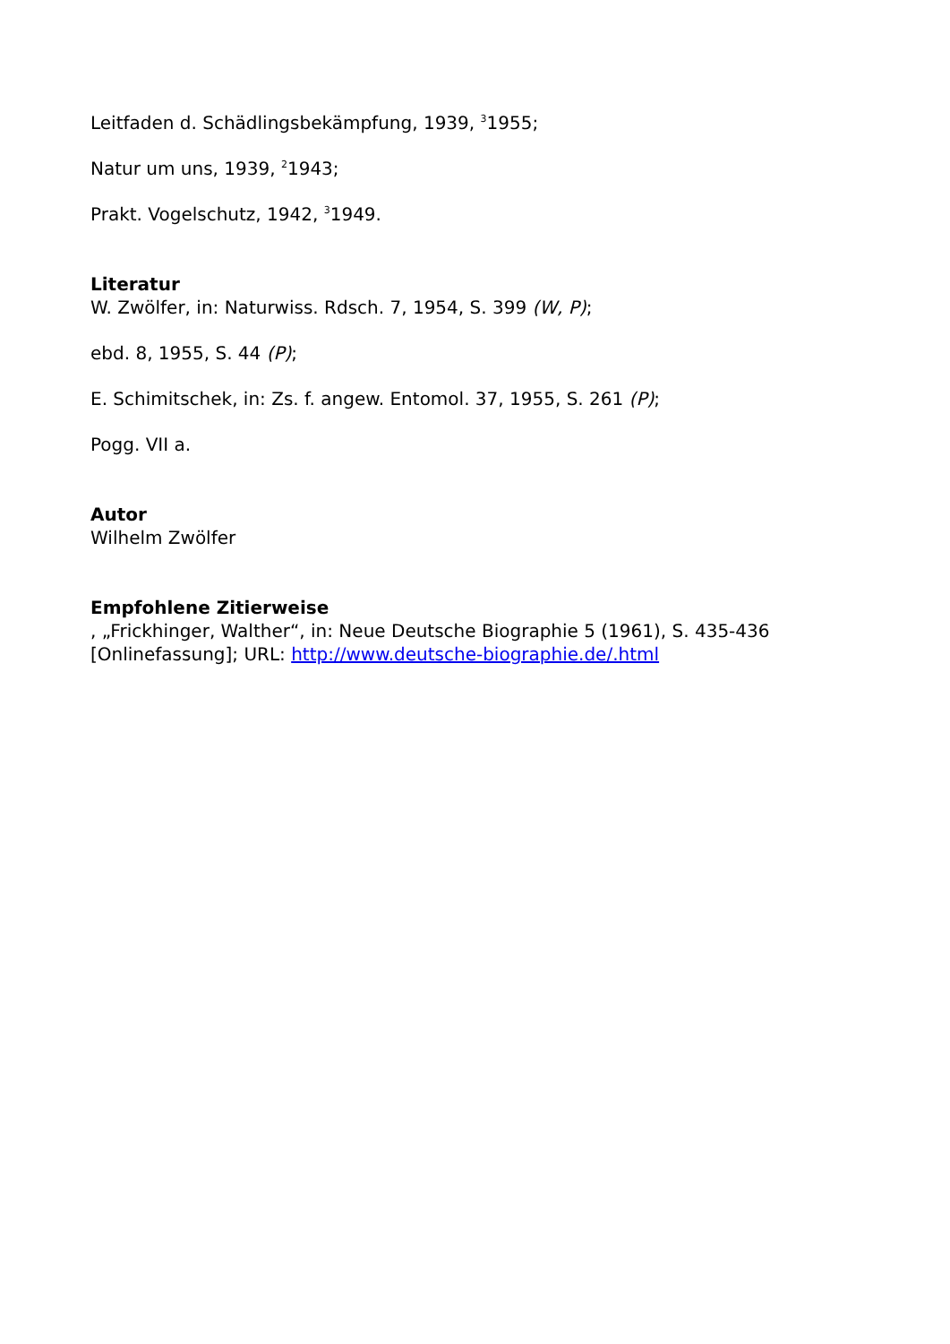Leitfaden d. Schädlingsbekämpfung, 1939, <sup>3</sup>1955;
Natur um uns, 1939, <sup>2</sup>1943;
Prakt. Vogelschutz, 1942, <sup>3</sup>1949.
Literatur
W. Zwölfer, in: Naturwiss. Rdsch. 7, 1954, S. 399 (W, P);
ebd. 8, 1955, S. 44 (P);
E. Schimitschek, in: Zs. f. angew. Entomol. 37, 1955, S. 261 (P);
Pogg. VII a.
Autor
Wilhelm Zwölfer
Empfohlene Zitierweise
, „Frickhinger, Walther“, in: Neue Deutsche Biographie 5 (1961), S. 435-436 [Onlinefassung]; URL: http://www.deutsche-biographie.de/.html